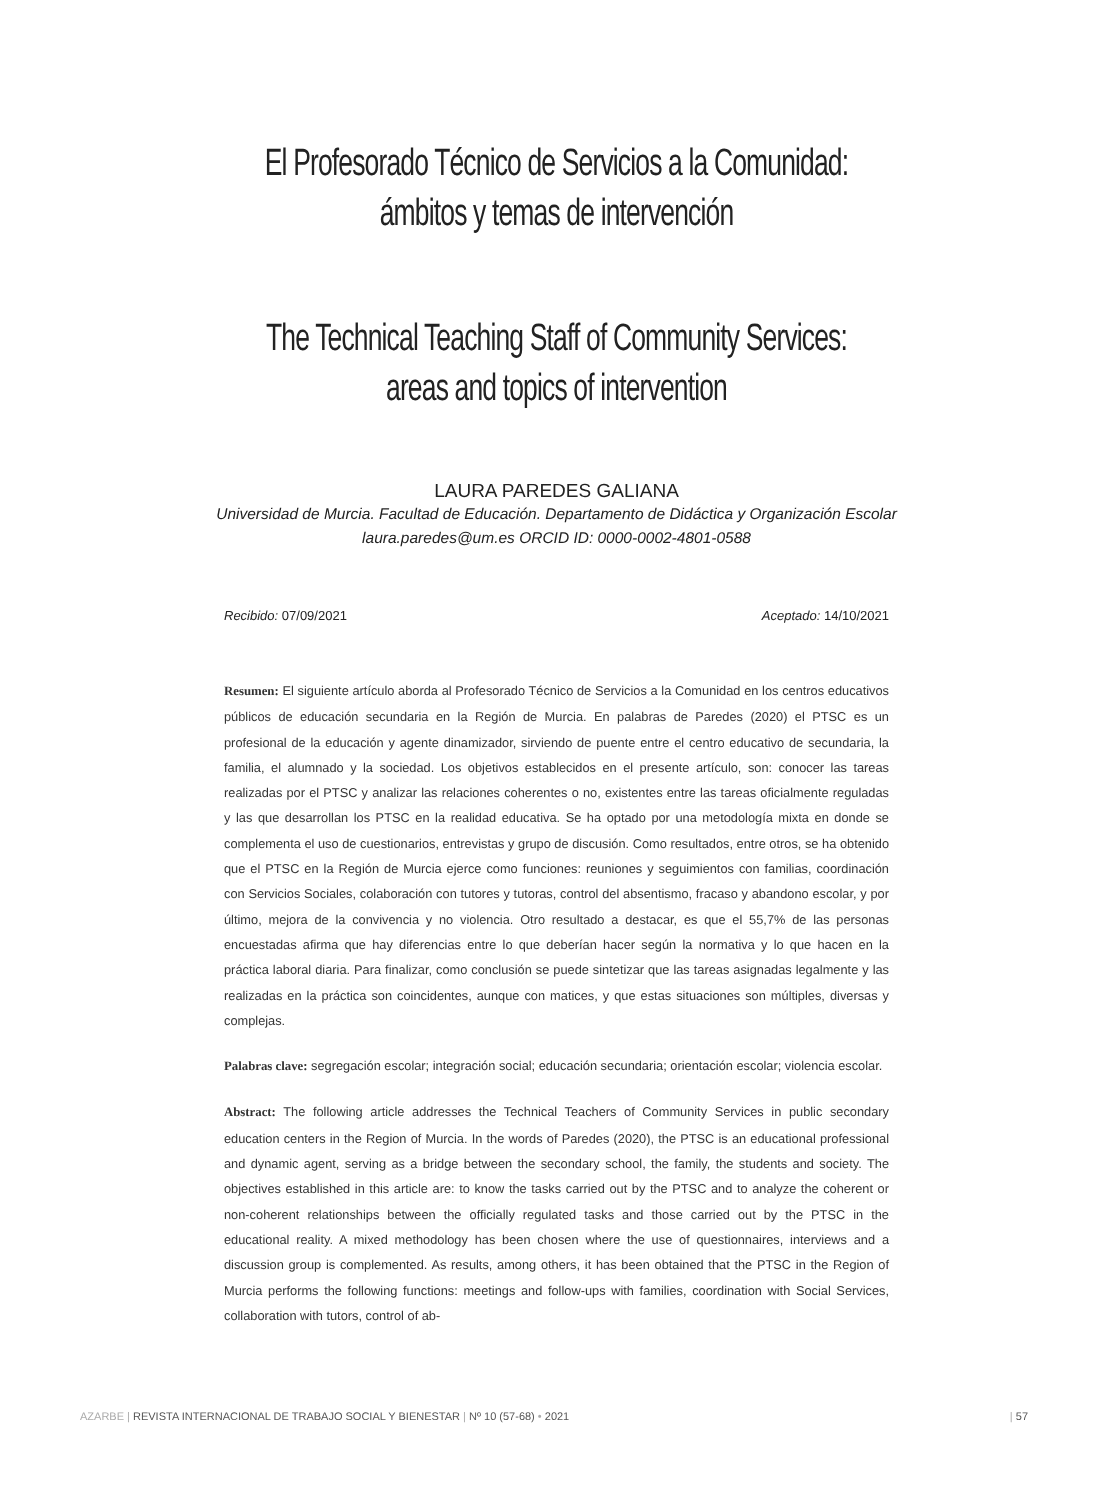El Profesorado Técnico de Servicios a la Comunidad:
ámbitos y temas de intervención
The Technical Teaching Staff of Community Services:
areas and topics of intervention
LAURA PAREDES GALIANA
Universidad de Murcia. Facultad de Educación. Departamento de Didáctica y Organización Escolar
laura.paredes@um.es ORCID ID: 0000-0002-4801-0588
Recibido: 07/09/2021 Aceptado: 14/10/2021
Resumen: El siguiente artículo aborda al Profesorado Técnico de Servicios a la Comunidad en los centros educativos públicos de educación secundaria en la Región de Murcia. En palabras de Paredes (2020) el PTSC es un profesional de la educación y agente dinamizador, sirviendo de puente entre el centro educativo de secundaria, la familia, el alumnado y la sociedad. Los objetivos establecidos en el presente artículo, son: conocer las tareas realizadas por el PTSC y analizar las relaciones coherentes o no, existentes entre las tareas oficialmente reguladas y las que desarrollan los PTSC en la realidad educativa. Se ha optado por una metodología mixta en donde se complementa el uso de cuestionarios, entrevistas y grupo de discusión. Como resultados, entre otros, se ha obtenido que el PTSC en la Región de Murcia ejerce como funciones: reuniones y seguimientos con familias, coordinación con Servicios Sociales, colaboración con tutores y tutoras, control del absentismo, fracaso y abandono escolar, y por último, mejora de la convivencia y no violencia. Otro resultado a destacar, es que el 55,7% de las personas encuestadas afirma que hay diferencias entre lo que deberían hacer según la normativa y lo que hacen en la práctica laboral diaria. Para finalizar, como conclusión se puede sintetizar que las tareas asignadas legalmente y las realizadas en la práctica son coincidentes, aunque con matices, y que estas situaciones son múltiples, diversas y complejas.
Palabras clave: segregación escolar; integración social; educación secundaria; orientación escolar; violencia escolar.
Abstract: The following article addresses the Technical Teachers of Community Services in public secondary education centers in the Region of Murcia. In the words of Paredes (2020), the PTSC is an educational professional and dynamic agent, serving as a bridge between the secondary school, the family, the students and society. The objectives established in this article are: to know the tasks carried out by the PTSC and to analyze the coherent or non-coherent relationships between the officially regulated tasks and those carried out by the PTSC in the educational reality. A mixed methodology has been chosen where the use of questionnaires, interviews and a discussion group is complemented. As results, among others, it has been obtained that the PTSC in the Region of Murcia performs the following functions: meetings and follow-ups with families, coordination with Social Services, collaboration with tutors, control of ab-
AZARBE | REVISTA INTERNACIONAL DE TRABAJO SOCIAL Y BIENESTAR | Nº 10 (57-68) • 2021 | 57